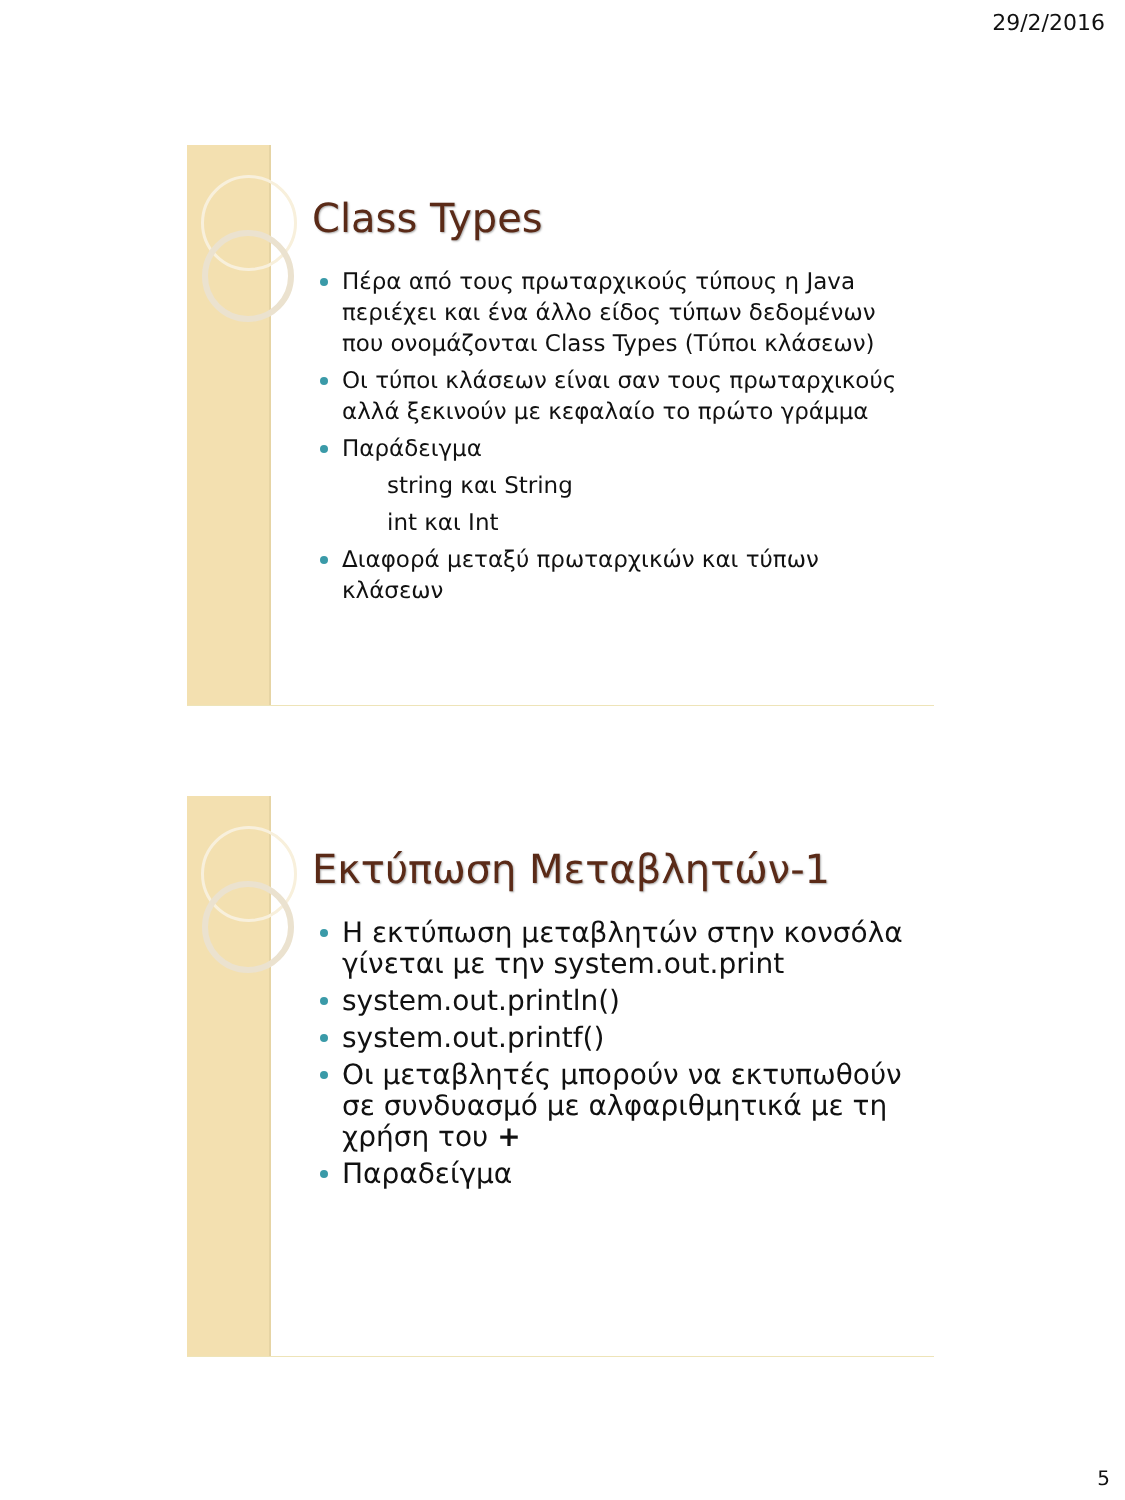29/2/2016
Class Types
Πέρα από τους πρωταρχικούς τύπους η Java περιέχει και ένα άλλο είδος τύπων δεδομένων που ονομάζονται Class Types (Τύποι κλάσεων)
Οι τύποι κλάσεων είναι σαν τους πρωταρχικούς αλλά ξεκινούν με κεφαλαίο το πρώτο γράμμα
Παράδειγμα
string και String
int και Int
Διαφορά μεταξύ πρωταρχικών και τύπων κλάσεων
Εκτύπωση Μεταβλητών-1
Η εκτύπωση μεταβλητών στην κονσόλα γίνεται με την system.out.print
system.out.println()
system.out.printf()
Οι μεταβλητές μπορούν να εκτυπωθούν σε συνδυασμό με αλφαριθμητικά με τη χρήση του +
Παραδείγμα
5